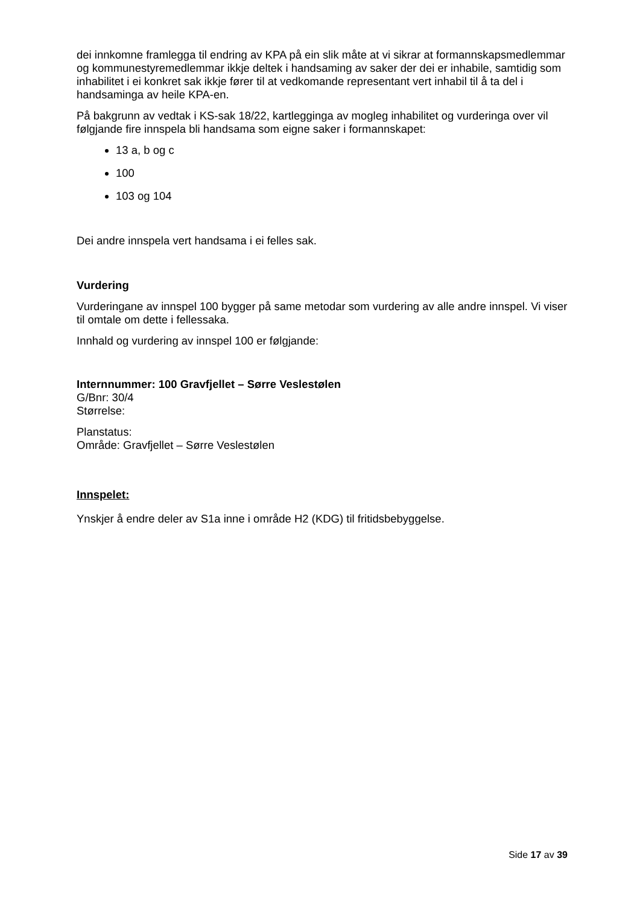dei innkomne framlegga til endring av KPA på ein slik måte at vi sikrar at formannskapsmedlemmar og kommunestyremedlemmar ikkje deltek i handsaming av saker der dei er inhabile, samtidig som inhabilitet i ei konkret sak ikkje fører til at vedkomande representant vert inhabil til å ta del i handsaminga av heile KPA-en.
På bakgrunn av vedtak i KS-sak 18/22, kartlegginga av mogleg inhabilitet og vurderinga over vil følgjande fire innspela bli handsama som eigne saker i formannskapet:
13 a, b og c
100
103 og 104
Dei andre innspela vert handsama i ei felles sak.
Vurdering
Vurderingane av innspel 100 bygger på same metodar som vurdering av alle andre innspel. Vi viser til omtale om dette i fellessaka.
Innhald og vurdering av innspel 100 er følgjande:
Internnummer: 100 Gravfjellet – Sørre Veslestølen
G/Bnr: 30/4
Størrelse:
Planstatus:
Område: Gravfjellet – Sørre Veslestølen
Innspelet:
Ynskjer å endre deler av S1a inne i område H2 (KDG) til fritidsbebyggelse.
Side 17 av 39